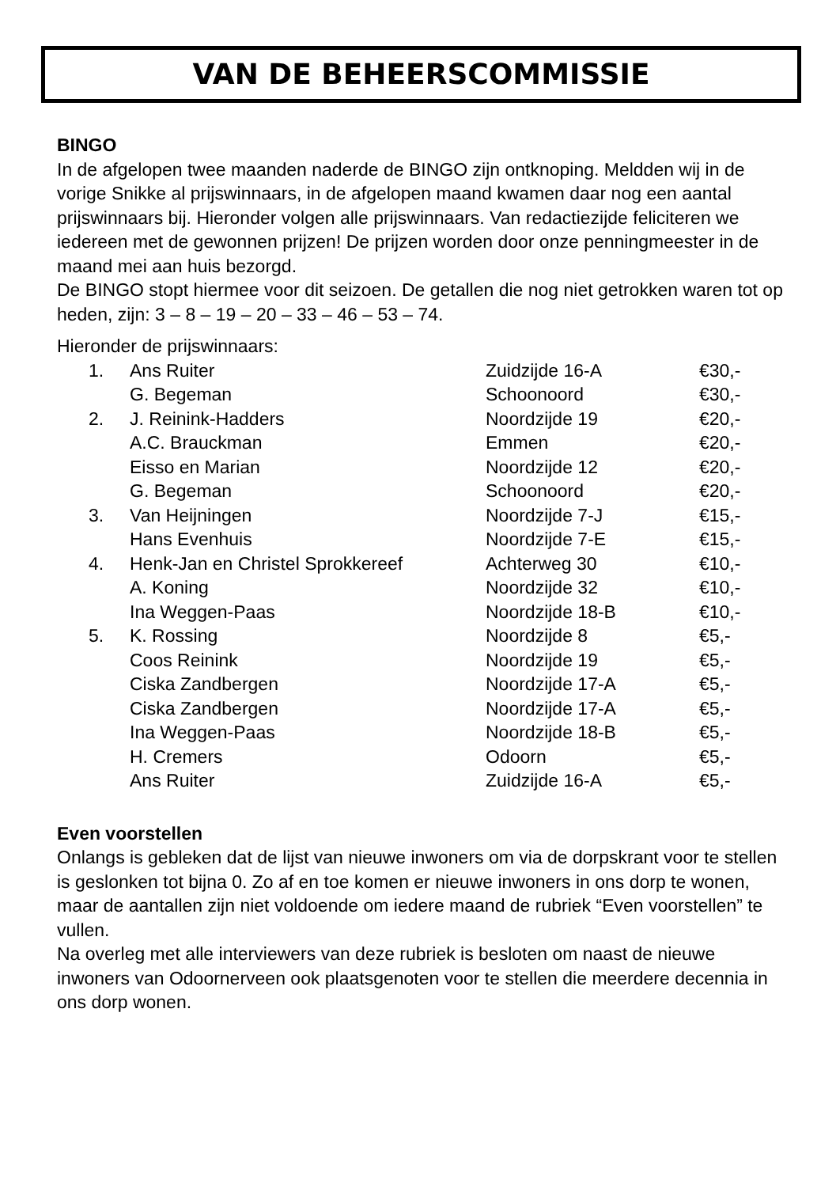VAN DE BEHEERSCOMMISSIE
BINGO
In de afgelopen twee maanden naderde de BINGO zijn ontknoping. Meldden wij in de vorige Snikke al prijswinnaars, in de afgelopen maand kwamen daar nog een aantal prijswinnaars bij. Hieronder volgen alle prijswinnaars. Van redactiezijde feliciteren we iedereen met de gewonnen prijzen! De prijzen worden door onze penningmeester in de maand mei aan huis bezorgd.
De BINGO stopt hiermee voor dit seizoen. De getallen die nog niet getrokken waren tot op heden, zijn: 3 – 8 – 19 – 20 – 33 – 46 – 53 – 74.
Hieronder de prijswinnaars:
| 1. | Ans Ruiter | Zuidzijde 16-A | €30,- |
| | G. Begeman | Schoonoord | €30,- |
| 2. | J. Reinink-Hadders | Noordzijde 19 | €20,- |
| | A.C. Brauckman | Emmen | €20,- |
| | Eisso en Marian | Noordzijde 12 | €20,- |
| | G. Begeman | Schoonoord | €20,- |
| 3. | Van Heijningen | Noordzijde 7-J | €15,- |
| | Hans Evenhuis | Noordzijde 7-E | €15,- |
| 4. | Henk-Jan en Christel Sprokkereef | Achterweg 30 | €10,- |
| | A. Koning | Noordzijde 32 | €10,- |
| | Ina Weggen-Paas | Noordzijde 18-B | €10,- |
| 5. | K. Rossing | Noordzijde 8 | €5,- |
| | Coos Reinink | Noordzijde 19 | €5,- |
| | Ciska Zandbergen | Noordzijde 17-A | €5,- |
| | Ciska Zandbergen | Noordzijde 17-A | €5,- |
| | Ina Weggen-Paas | Noordzijde 18-B | €5,- |
| | H. Cremers | Odoorn | €5,- |
| | Ans Ruiter | Zuidzijde 16-A | €5,- |
Even voorstellen
Onlangs is gebleken dat de lijst van nieuwe inwoners om via de dorpskrant voor te stellen is geslonken tot bijna 0. Zo af en toe komen er nieuwe inwoners in ons dorp te wonen, maar de aantallen zijn niet voldoende om iedere maand de rubriek “Even voorstellen” te vullen.
Na overleg met alle interviewers van deze rubriek is besloten om naast de nieuwe inwoners van Odoornerveen ook plaatsgenoten voor te stellen die meerdere decennia in ons dorp wonen.